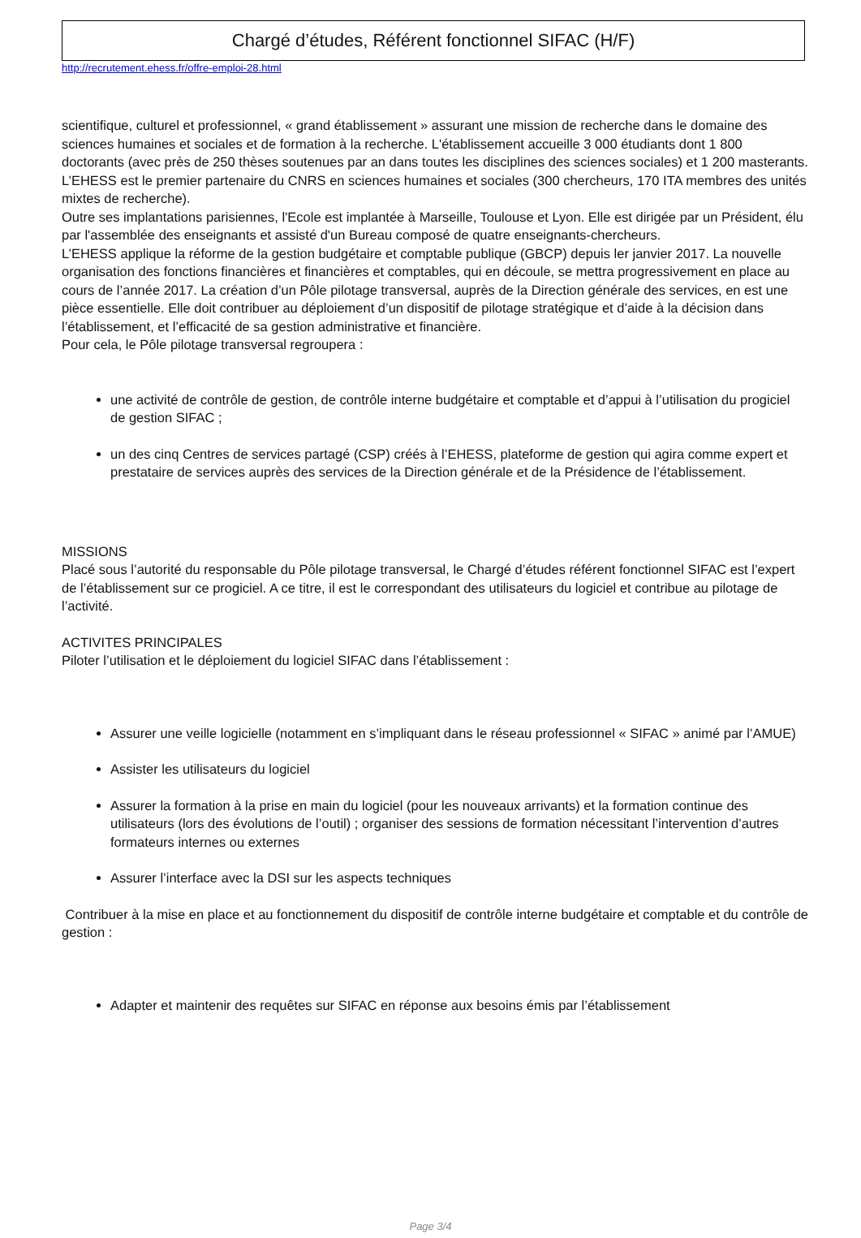Chargé d’études, Référent fonctionnel SIFAC (H/F)
http://recrutement.ehess.fr/offre-emploi-28.html
scientifique, culturel et professionnel, « grand établissement » assurant une mission de recherche dans le domaine des sciences humaines et sociales et de formation à la recherche. L'établissement accueille 3 000 étudiants dont 1 800 doctorants (avec près de 250 thèses soutenues par an dans toutes les disciplines des sciences sociales) et 1 200 masterants. L’EHESS est le premier partenaire du CNRS en sciences humaines et sociales (300 chercheurs, 170 ITA membres des unités mixtes de recherche).
Outre ses implantations parisiennes, l'Ecole est implantée à Marseille, Toulouse et Lyon. Elle est dirigée par un Président, élu par l'assemblée des enseignants et assisté d'un Bureau composé de quatre enseignants-chercheurs.
L’EHESS applique la réforme de la gestion budgétaire et comptable publique (GBCP) depuis ler janvier 2017. La nouvelle organisation des fonctions financières et financières et comptables, qui en découle, se mettra progressivement en place au cours de l’année 2017. La création d’un Pôle pilotage transversal, auprès de la Direction générale des services, en est une pièce essentielle. Elle doit contribuer au déploiement d’un dispositif de pilotage stratégique et d’aide à la décision dans l’établissement, et l’efficacité de sa gestion administrative et financière.
Pour cela, le Pôle pilotage transversal regroupera :
une activité de contrôle de gestion, de contrôle interne budgétaire et comptable et d’appui à l’utilisation du progiciel de gestion SIFAC ;
un des cinq Centres de services partagé (CSP) créés à l’EHESS, plateforme de gestion qui agira comme expert et prestataire de services auprès des services de la Direction générale et de la Présidence de l’établissement.
MISSIONS
Placé sous l’autorité du responsable du Pôle pilotage transversal, le Chargé d’études référent fonctionnel SIFAC est l’expert de l’établissement sur ce progiciel. A ce titre, il est le correspondant des utilisateurs du logiciel et contribue au pilotage de l’activité.
ACTIVITES PRINCIPALES
Piloter l’utilisation et le déploiement du logiciel SIFAC dans l’établissement :
Assurer une veille logicielle (notamment en s’impliquant dans le réseau professionnel « SIFAC » animé par l’AMUE)
Assister les utilisateurs du logiciel
Assurer la formation à la prise en main du logiciel (pour les nouveaux arrivants) et la formation continue des utilisateurs (lors des évolutions de l’outil) ; organiser des sessions de formation nécessitant l’intervention d’autres formateurs internes ou externes
Assurer l’interface avec la DSI sur les aspects techniques
Contribuer à la mise en place et au fonctionnement du dispositif de contrôle interne budgétaire et comptable et du contrôle de gestion :
Adapter et maintenir des requêtes sur SIFAC en réponse aux besoins émis par l’établissement
Page 3/4